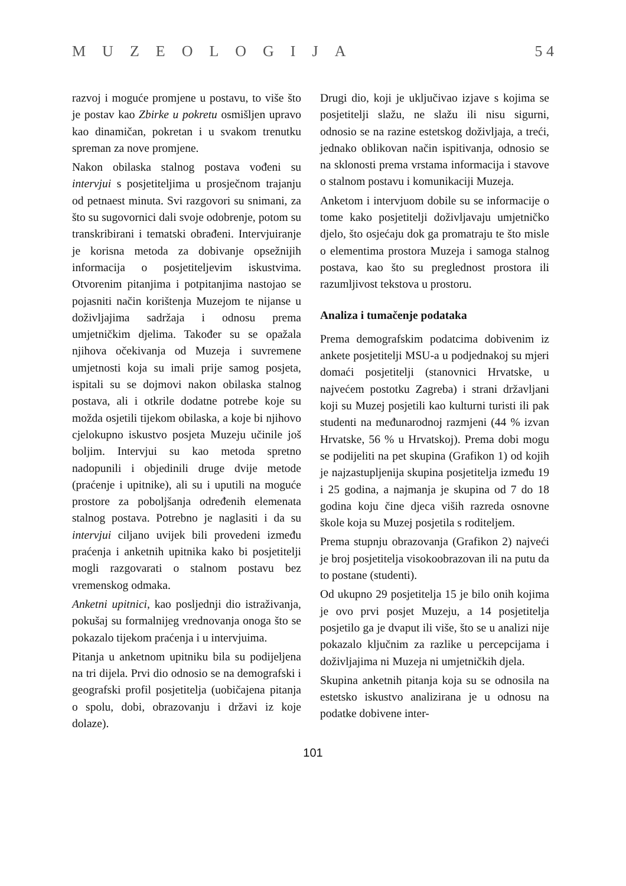MUZEOLOGIJA 5 4
razvoj i moguće promjene u postavu, to više što je postav kao Zbirke u pokretu osmišljen upravo kao dinamičan, pokretan i u svakom trenutku spreman za nove promjene.
Nakon obilaska stalnog postava vođeni su intervjui s posjetiteljima u prosječnom trajanju od petnaest minuta. Svi razgovori su snimani, za što su sugovornici dali svoje odobrenje, potom su transkribirani i tematski obrađeni. Intervjuiranje je korisna metoda za dobivanje opsežnijih informacija o posjetiteljevim iskustvima. Otvorenim pitanjima i potpitanjima nastojao se pojasniti način korištenja Muzejom te nijanse u doživljajima sadržaja i odnosu prema umjetničkim djelima. Također su se opažala njihova očekivanja od Muzeja i suvremene umjetnosti koja su imali prije samog posjeta, ispitali su se dojmovi nakon obilaska stalnog postava, ali i otkrile dodatne potrebe koje su možda osjetili tijekom obilaska, a koje bi njihovo cjelokupno iskustvo posjeta Muzeju učinile još boljim. Intervjui su kao metoda spretno nadopunili i objedinili druge dvije metode (praćenje i upitnike), ali su i uputili na moguće prostore za poboljšanja određenih elemenata stalnog postava. Potrebno je naglasiti i da su intervjui ciljano uvijek bili provedeni između praćenja i anketnih upitnika kako bi posjetitelji mogli razgovarati o stalnom postavu bez vremenskog odmaka.
Anketni upitnici, kao posljednji dio istraživanja, pokušaj su formalnijeg vrednovanja onoga što se pokazalo tijekom praćenja i u intervjuima.
Pitanja u anketnom upitniku bila su podijeljena na tri dijela. Prvi dio odnosio se na demografski i geografski profil posjetitelja (uobičajena pitanja o spolu, dobi, obrazovanju i državi iz koje dolaze).
Drugi dio, koji je uključivao izjave s kojima se posjetitelji slažu, ne slažu ili nisu sigurni, odnosio se na razine estetskog doživljaja, a treći, jednako oblikovan način ispitivanja, odnosio se na sklonosti prema vrstama informacija i stavove o stalnom postavu i komunikaciji Muzeja.
Anketom i intervjuom dobile su se informacije o tome kako posjetitelji doživljavaju umjetničko djelo, što osjećaju dok ga promatraju te što misle o elementima prostora Muzeja i samoga stalnog postava, kao što su preglednost prostora ili razumljivost tekstova u prostoru.
Analiza i tumačenje podataka
Prema demografskim podatcima dobivenim iz ankete posjetitelji MSU-a u podjednakoj su mjeri domaći posjetitelji (stanovnici Hrvatske, u najvećem postotku Zagreba) i strani državljani koji su Muzej posjetili kao kulturni turisti ili pak studenti na međunarodnoj razmjeni (44 % izvan Hrvatske, 56 % u Hrvatskoj). Prema dobi mogu se podijeliti na pet skupina (Grafikon 1) od kojih je najzastupljenija skupina posjetitelja između 19 i 25 godina, a najmanja je skupina od 7 do 18 godina koju čine djeca viših razreda osnovne škole koja su Muzej posjetila s roditeljem.
Prema stupnju obrazovanja (Grafikon 2) najveći je broj posjetitelja visokoobrazovan ili na putu da to postane (studenti).
Od ukupno 29 posjetitelja 15 je bilo onih kojima je ovo prvi posjet Muzeju, a 14 posjetitelja posjetilo ga je dvaput ili više, što se u analizi nije pokazalo ključnim za razlike u percepcijama i doživljajima ni Muzeja ni umjetničkih djela.
Skupina anketnih pitanja koja su se odnosila na estetsko iskustvo analizirana je u odnosu na podatke dobivene inter-
101